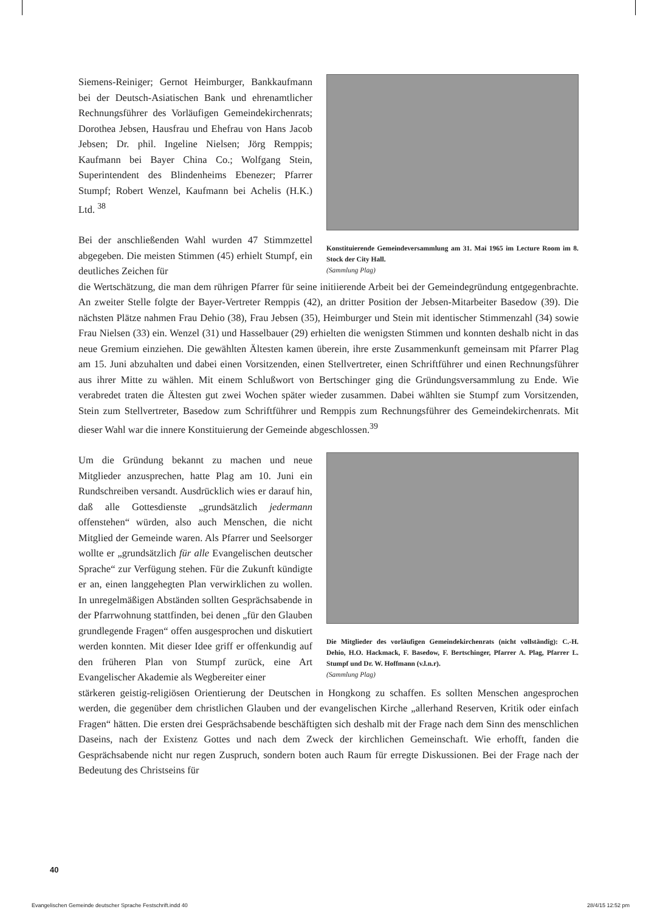Siemens-Reiniger; Gernot Heimburger, Bankkaufmann bei der Deutsch-Asiatischen Bank und ehrenamtlicher Rechnungsführer des Vorläufigen Gemeindekirchenrats; Dorothea Jebsen, Hausfrau und Ehefrau von Hans Jacob Jebsen; Dr. phil. Ingeline Nielsen; Jörg Remppis; Kaufmann bei Bayer China Co.; Wolfgang Stein, Superintendent des Blindenheims Ebenezer; Pfarrer Stumpf; Robert Wenzel, Kaufmann bei Achelis (H.K.) Ltd. <sup>38</sup>
Bei der anschließenden Wahl wurden 47 Stimmzettel abgegeben. Die meisten Stimmen (45) erhielt Stumpf, ein deutliches Zeichen für
Konstituierende Gemeindeversammlung am 31. Mai 1965 im Lecture Room im 8. Stock der City Hall.
(Sammlung Plag)
die Wertschätzung, die man dem rührigen Pfarrer für seine initiierende Arbeit bei der Gemeindegründung entgegenbrachte. An zweiter Stelle folgte der Bayer-Vertreter Remppis (42), an dritter Position der Jebsen-Mitarbeiter Basedow (39). Die nächsten Plätze nahmen Frau Dehio (38), Frau Jebsen (35), Heimburger und Stein mit identischer Stimmenzahl (34) sowie Frau Nielsen (33) ein. Wenzel (31) und Hasselbauer (29) erhielten die wenigsten Stimmen und konnten deshalb nicht in das neue Gremium einziehen. Die gewählten Ältesten kamen überein, ihre erste Zusammenkunft gemeinsam mit Pfarrer Plag am 15. Juni abzuhalten und dabei einen Vorsitzenden, einen Stellvertreter, einen Schriftführer und einen Rechnungsführer aus ihrer Mitte zu wählen. Mit einem Schlußwort von Bertschinger ging die Gründungsversammlung zu Ende. Wie verabredet traten die Ältesten gut zwei Wochen später wieder zusammen. Dabei wählten sie Stumpf zum Vorsitzenden, Stein zum Stellvertreter, Basedow zum Schriftführer und Remppis zum Rechnungsführer des Gemeindekirchenrats. Mit dieser Wahl war die innere Konstituierung der Gemeinde abgeschlossen.<sup>39</sup>
Um die Gründung bekannt zu machen und neue Mitglieder anzusprechen, hatte Plag am 10. Juni ein Rundschreiben versandt. Ausdrücklich wies er darauf hin, daß alle Gottesdienste „grundsätzlich jedermann offenstehen“ würden, also auch Menschen, die nicht Mitglied der Gemeinde waren. Als Pfarrer und Seelsorger wollte er „grundsätzlich für alle Evangelischen deutscher Sprache“ zur Verfügung stehen. Für die Zukunft kündigte er an, einen langgehegten Plan verwirklichen zu wollen. In unregelmäßigen Abständen sollten Gesprächsabende in der Pfarrwohnung stattfinden, bei denen „für den Glauben grundlegende Fragen“ offen ausgesprochen und diskutiert werden konnten. Mit dieser Idee griff er offenkundig auf den früheren Plan von Stumpf zurück, eine Art Evangelischer Akademie als Wegbereiter einer
Die Mitglieder des vorläufigen Gemeindekirchenrats (nicht vollständig): C.-H. Dehio, H.O. Hackmack, F. Basedow, F. Bertschinger, Pfarrer A. Plag, Pfarrer L. Stumpf und Dr. W. Hoffmann (v.l.n.r).
(Sammlung Plag)
stärkeren geistig-religiösen Orientierung der Deutschen in Hongkong zu schaffen. Es sollten Menschen angesprochen werden, die gegenüber dem christlichen Glauben und der evangelischen Kirche „allerhand Reserven, Kritik oder einfach Fragen“ hätten. Die ersten drei Gesprächsabende beschäftigten sich deshalb mit der Frage nach dem Sinn des menschlichen Daseins, nach der Existenz Gottes und nach dem Zweck der kirchlichen Gemeinschaft. Wie erhofft, fanden die Gesprächsabende nicht nur regen Zuspruch, sondern boten auch Raum für erregte Diskussionen. Bei der Frage nach der Bedeutung des Christseins für
40
Evangelischen Gemeinde deutscher Sprache Festschrift.indd 40 28/4/15 12:52 pm